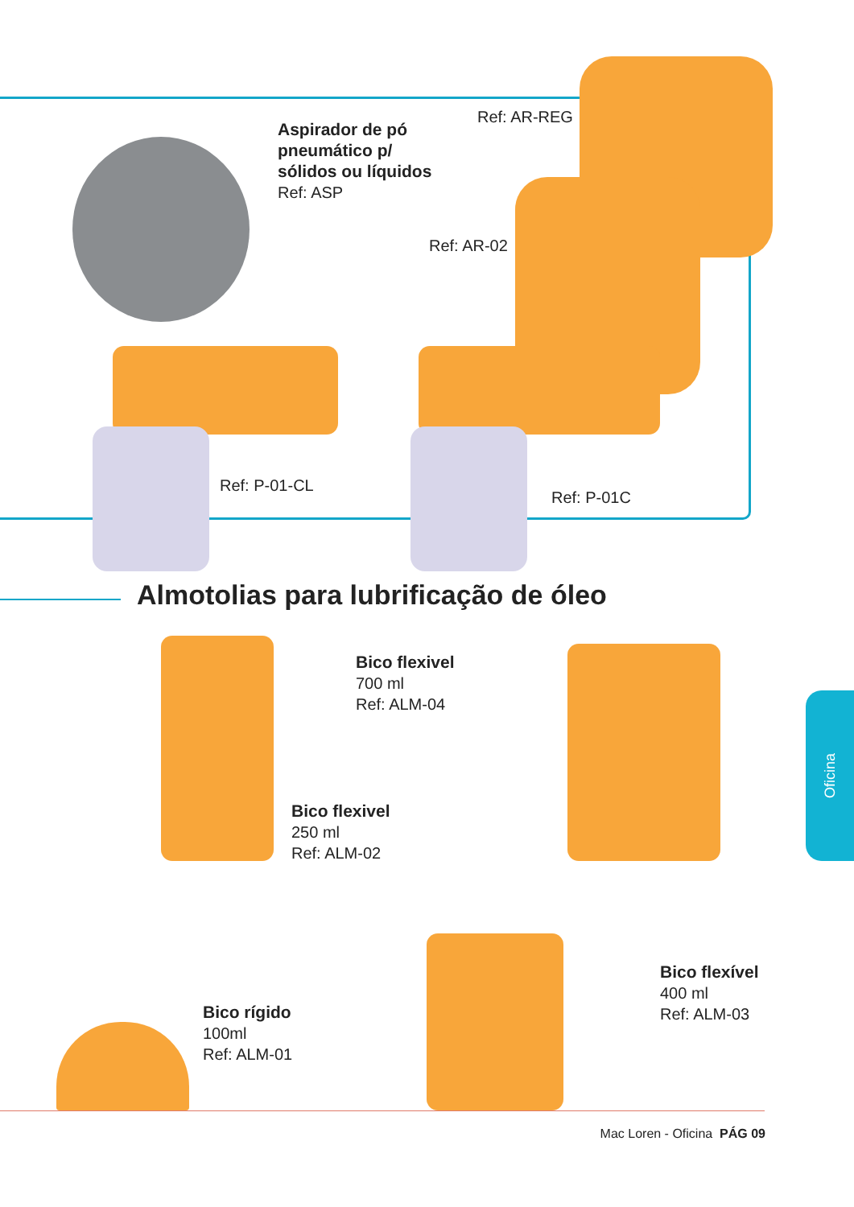Aspirador de pó
pneumático p/
sólidos ou líquidos
Ref: ASP
Ref: AR-REG
Ref: AR-02
Ref: P-01-CL
Ref: P-01C
Almotolias para lubrificação de óleo
Bico flexivel
700 ml
Ref: ALM-04
Bico flexivel
250 ml
Ref: ALM-02
Bico rígido
100ml
Ref: ALM-01
Bico flexível
400 ml
Ref: ALM-03
Oficina
Mac Loren - Oficina PÁG 09